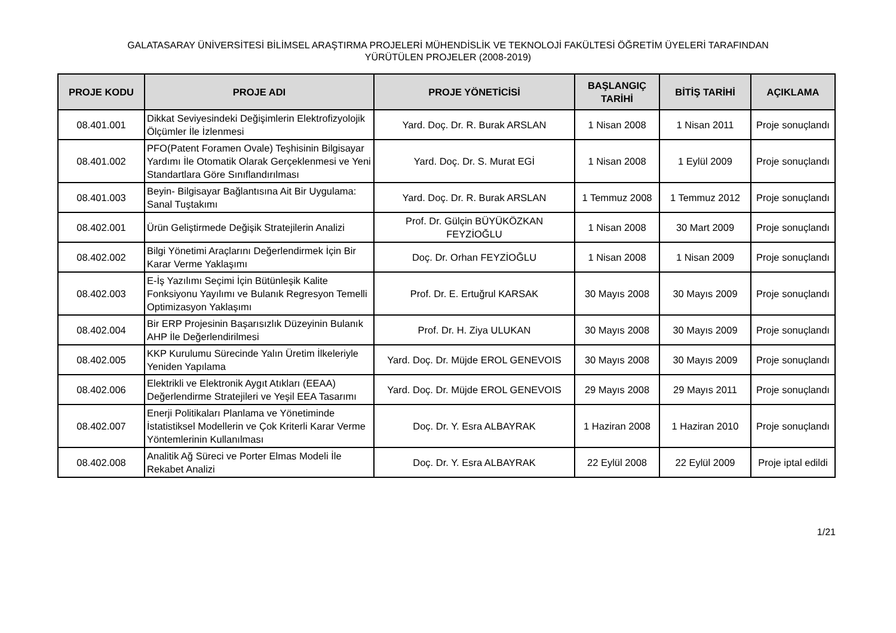GALATASARAY ÜNİVERSİTESİ BİLİMSEL ARAŞTIRMA PROJELERİ MÜHENDİSLİK VE TEKNOLOJİ FAKÜLTESİ ÖĞRETİM ÜYELERİ TARAFINDAN
YÜRÜTÜLEN PROJELER (2008-2019)
| PROJE KODU | PROJE ADI | PROJE YÖNETİCİSİ | BAŞLANGIÇ TARİHİ | BİTİŞ TARİHİ | AÇIKLAMA |
| --- | --- | --- | --- | --- | --- |
| 08.401.001 | Dikkat Seviyesindeki Değişimlerin Elektrofizyolojik Ölçümler İle İzlenmesi | Yard. Doç. Dr. R. Burak ARSLAN | 1 Nisan 2008 | 1 Nisan 2011 | Proje sonuçlandı |
| 08.401.002 | PFO(Patent Foramen Ovale) Teşhisinin Bilgisayar Yardımı İle Otomatik Olarak Gerçeklenmesi ve Yeni Standartlara Göre Sınıflandırılması | Yard. Doç. Dr. S. Murat EGİ | 1 Nisan 2008 | 1 Eylül 2009 | Proje sonuçlandı |
| 08.401.003 | Beyin- Bilgisayar Bağlantısına Ait Bir Uygulama: Sanal Tuştakımı | Yard. Doç. Dr. R. Burak ARSLAN | 1 Temmuz 2008 | 1 Temmuz 2012 | Proje sonuçlandı |
| 08.402.001 | Ürün Geliştirmede Değişik Stratejilerin Analizi | Prof. Dr. Gülçin BÜYÜKÖZKAN FEYZİOĞLU | 1 Nisan 2008 | 30 Mart 2009 | Proje sonuçlandı |
| 08.402.002 | Bilgi Yönetimi Araçlarını Değerlendirmek İçin Bir Karar Verme Yaklaşımı | Doç. Dr. Orhan FEYZİOĞLU | 1 Nisan 2008 | 1 Nisan 2009 | Proje sonuçlandı |
| 08.402.003 | E-İş Yazılımı Seçimi İçin Bütünleşik Kalite Fonksiyonu Yayılımı ve Bulanık Regresyon Temelli Optimizasyon Yaklaşımı | Prof. Dr. E. Ertuğrul KARSAK | 30 Mayıs 2008 | 30 Mayıs 2009 | Proje sonuçlandı |
| 08.402.004 | Bir ERP Projesinin Başarısızlık Düzeyinin Bulanık AHP İle Değerlendirilmesi | Prof. Dr. H. Ziya ULUKAN | 30 Mayıs 2008 | 30 Mayıs 2009 | Proje sonuçlandı |
| 08.402.005 | KKP Kurulumu Sürecinde Yalın Üretim İlkeleriyle Yeniden Yapılama | Yard. Doç. Dr. Müjde EROL GENEVOIS | 30 Mayıs 2008 | 30 Mayıs 2009 | Proje sonuçlandı |
| 08.402.006 | Elektrikli ve Elektronik Aygıt Atıkları (EEAA) Değerlendirme Stratejileri ve Yeşil EEA Tasarımı | Yard. Doç. Dr. Müjde EROL GENEVOIS | 29 Mayıs 2008 | 29 Mayıs 2011 | Proje sonuçlandı |
| 08.402.007 | Enerji Politikaları Planlama ve Yönetiminde İstatistiksel Modellerin ve Çok Kriterli Karar Verme Yöntemlerinin Kullanılması | Doç. Dr. Y. Esra ALBAYRAK | 1 Haziran 2008 | 1 Haziran 2010 | Proje sonuçlandı |
| 08.402.008 | Analitik Ağ Süreci ve Porter Elmas Modeli İle Rekabet Analizi | Doç. Dr. Y. Esra ALBAYRAK | 22 Eylül 2008 | 22 Eylül 2009 | Proje iptal edildi |
1/21